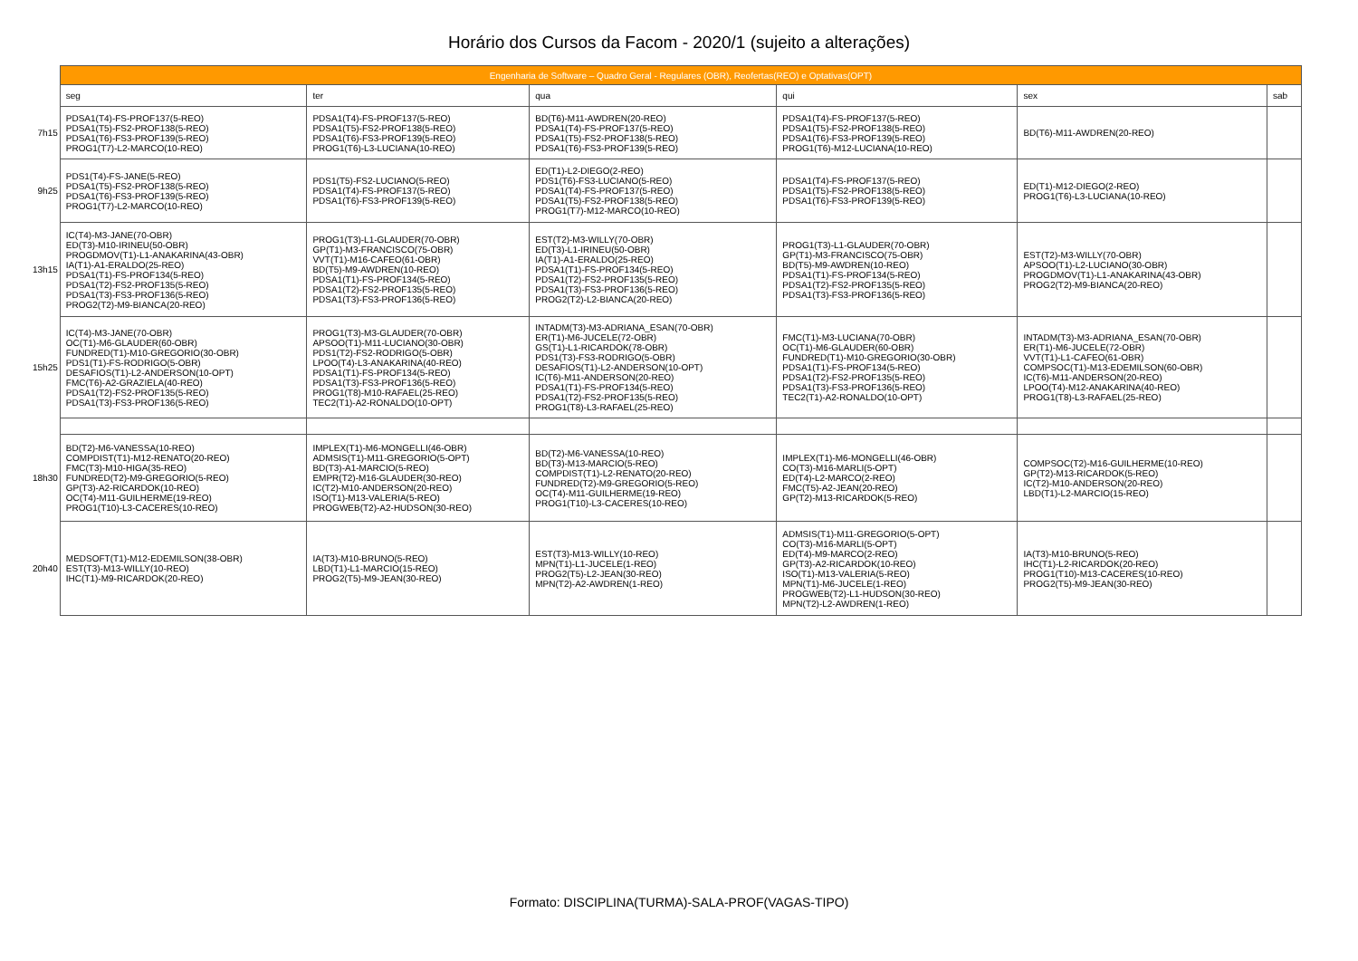Horário dos Cursos da Facom - 2020/1 (sujeito a alterações)
| | Engenharia de Software – Quadro Geral - Regulares (OBR), Reofertas(REO) e Optativas(OPT) | | | | | |
| | seg | ter | qua | qui | sex | sab |
| 7h15 | PDSA1(T4)-FS-PROF137(5-REO) PDSA1(T5)-FS2-PROF138(5-REO) PDSA1(T6)-FS3-PROF139(5-REO) PROG1(T7)-L2-MARCO(10-REO) | PDSA1(T4)-FS-PROF137(5-REO) PDSA1(T5)-FS2-PROF138(5-REO) PDSA1(T6)-FS3-PROF139(5-REO) PROG1(T6)-L3-LUCIANA(10-REO) | BD(T6)-M11-AWDREN(20-REO) PDSA1(T4)-FS-PROF137(5-REO) PDSA1(T5)-FS2-PROF138(5-REO) PDSA1(T6)-FS3-PROF139(5-REO) | PDSA1(T4)-FS-PROF137(5-REO) PDSA1(T5)-FS2-PROF138(5-REO) PDSA1(T6)-FS3-PROF139(5-REO) PROG1(T6)-M12-LUCIANA(10-REO) | BD(T6)-M11-AWDREN(20-REO) | |
| 9h25 | PDS1(T4)-FS-JANE(5-REO) PDSA1(T5)-FS2-PROF138(5-REO) PDSA1(T6)-FS3-PROF139(5-REO) PROG1(T7)-L2-MARCO(10-REO) | PDS1(T5)-FS2-LUCIANO(5-REO) PDSA1(T4)-FS-PROF137(5-REO) PDSA1(T6)-FS3-PROF139(5-REO) | ED(T1)-L2-DIEGO(2-REO) PDS1(T6)-FS3-LUCIANO(5-REO) PDSA1(T4)-FS-PROF137(5-REO) PDSA1(T5)-FS2-PROF138(5-REO) PROG1(T7)-M12-MARCO(10-REO) | PDSA1(T4)-FS-PROF137(5-REO) PDSA1(T5)-FS2-PROF138(5-REO) PDSA1(T6)-FS3-PROF139(5-REO) | ED(T1)-M12-DIEGO(2-REO) PROG1(T6)-L3-LUCIANA(10-REO) | |
| 13h15 | IC(T4)-M3-JANE(70-OBR) ED(T3)-M10-IRINEU(50-OBR) PROGDMOV(T1)-L1-ANAKARINA(43-OBR) IA(T1)-A1-ERALDO(25-REO) PDSA1(T1)-FS-PROF134(5-REO) PDSA1(T2)-FS2-PROF135(5-REO) PDSA1(T3)-FS3-PROF136(5-REO) PROG2(T2)-M9-BIANCA(20-REO) | PROG1(T3)-L1-GLAUDER(70-OBR) GP(T1)-M3-FRANCISCO(75-OBR) VVT(T1)-M16-CAFEO(61-OBR) BD(T5)-M9-AWDREN(10-REO) PDSA1(T1)-FS-PROF134(5-REO) PDSA1(T2)-FS2-PROF135(5-REO) PDSA1(T3)-FS3-PROF136(5-REO) | EST(T2)-M3-WILLY(70-OBR) ED(T3)-L1-IRINEU(50-OBR) IA(T1)-A1-ERALDO(25-REO) PDSA1(T1)-FS-PROF134(5-REO) PDSA1(T2)-FS2-PROF135(5-REO) PDSA1(T3)-FS3-PROF136(5-REO) PROG2(T2)-L2-BIANCA(20-REO) | PROG1(T3)-L1-GLAUDER(70-OBR) GP(T1)-M3-FRANCISCO(75-OBR) BD(T5)-M9-AWDREN(10-REO) PDSA1(T1)-FS-PROF134(5-REO) PDSA1(T2)-FS2-PROF135(5-REO) PDSA1(T3)-FS3-PROF136(5-REO) | EST(T2)-M3-WILLY(70-OBR) APSOO(T1)-L2-LUCIANO(30-OBR) PROGDMOV(T1)-L1-ANAKARINA(43-OBR) PROG2(T2)-M9-BIANCA(20-REO) | |
| 15h25 | IC(T4)-M3-JANE(70-OBR) OC(T1)-M6-GLAUDER(60-OBR) FUNDRED(T1)-M10-GREGORIO(30-OBR) PDS1(T1)-FS-RODRIGO(5-OBR) DESAFIOS(T1)-L2-ANDERSON(10-OPT) FMC(T6)-A2-GRAZIELA(40-REO) PDSA1(T2)-FS2-PROF135(5-REO) PDSA1(T3)-FS3-PROF136(5-REO) | PROG1(T3)-M3-GLAUDER(70-OBR) APSOO(T1)-M11-LUCIANO(30-OBR) PDS1(T2)-FS2-RODRIGO(5-OBR) LPOO(T4)-L3-ANAKARINA(40-REO) PDSA1(T1)-FS-PROF134(5-REO) PDSA1(T3)-FS3-PROF136(5-REO) PROG1(T8)-M10-RAFAEL(25-REO) TEC2(T1)-A2-RONALDO(10-OPT) | INTADM(T3)-M3-ADRIANA_ESAN(70-OBR) ER(T1)-M6-JUCELE(72-OBR) GS(T1)-L1-RICARDOK(78-OBR) PDS1(T3)-FS3-RODRIGO(5-OBR) DESAFIOS(T1)-L2-ANDERSON(10-OPT) IC(T6)-M11-ANDERSON(20-REO) PDSA1(T1)-FS-PROF134(5-REO) PDSA1(T2)-FS2-PROF135(5-REO) PROG1(T8)-L3-RAFAEL(25-REO) | FMC(T1)-M3-LUCIANA(70-OBR) OC(T1)-M6-GLAUDER(60-OBR) FUNDRED(T1)-M10-GREGORIO(30-OBR) PDSA1(T1)-FS-PROF134(5-REO) PDSA1(T2)-FS2-PROF135(5-REO) PDSA1(T3)-FS3-PROF136(5-REO) TEC2(T1)-A2-RONALDO(10-OPT) | INTADM(T3)-M3-ADRIANA_ESAN(70-OBR) ER(T1)-M6-JUCELE(72-OBR) VVT(T1)-L1-CAFEO(61-OBR) COMPSOC(T1)-M13-EDEMILSON(60-OBR) IC(T6)-M11-ANDERSON(20-REO) LPOO(T4)-M12-ANAKARINA(40-REO) PROG1(T8)-L3-RAFAEL(25-REO) | |
| 18h30 | BD(T2)-M6-VANESSA(10-REO) COMPDIST(T1)-M12-RENATO(20-REO) FMC(T3)-M10-HIGA(35-REO) FUNDRED(T2)-M9-GREGORIO(5-REO) GP(T3)-A2-RICARDOK(10-REO) OC(T4)-M11-GUILHERME(19-REO) PROG1(T10)-L3-CACERES(10-REO) | IMPLEX(T1)-M6-MONGELLI(46-OBR) ADMSIS(T1)-M11-GREGORIO(5-OPT) BD(T3)-A1-MARCIO(5-REO) EMPR(T2)-M16-GLAUDER(30-REO) IC(T2)-M10-ANDERSON(20-REO) ISO(T1)-M13-VALERIA(5-REO) PROGWEB(T2)-A2-HUDSON(30-REO) | BD(T2)-M6-VANESSA(10-REO) BD(T3)-M13-MARCIO(5-REO) COMPDIST(T1)-L2-RENATO(20-REO) FUNDRED(T2)-M9-GREGORIO(5-REO) OC(T4)-M11-GUILHERME(19-REO) PROG1(T10)-L3-CACERES(10-REO) | IMPLEX(T1)-M6-MONGELLI(46-OBR) CO(T3)-M16-MARLI(5-OPT) ED(T4)-L2-MARCO(2-REO) FMC(T5)-A2-JEAN(20-REO) GP(T2)-M13-RICARDOK(5-REO) | COMPSOC(T2)-M16-GUILHERME(10-REO) GP(T2)-M13-RICARDOK(5-REO) IC(T2)-M10-ANDERSON(20-REO) LBD(T1)-L2-MARCIO(15-REO) | |
| 20h40 | MEDSOFT(T1)-M12-EDEMILSON(38-OBR) EST(T3)-M13-WILLY(10-REO) IHC(T1)-M9-RICARDOK(20-REO) | IA(T3)-M10-BRUNO(5-REO) LBD(T1)-L1-MARCIO(15-REO) PROG2(T5)-M9-JEAN(30-REO) | EST(T3)-M13-WILLY(10-REO) MPN(T1)-L1-JUCELE(1-REO) PROG2(T5)-L2-JEAN(30-REO) MPN(T2)-A2-AWDREN(1-REO) | ADMSIS(T1)-M11-GREGORIO(5-OPT) CO(T3)-M16-MARLI(5-OPT) ED(T4)-M9-MARCO(2-REO) GP(T3)-A2-RICARDOK(10-REO) ISO(T1)-M13-VALERIA(5-REO) MPN(T1)-M6-JUCELE(1-REO) PROGWEB(T2)-L1-HUDSON(30-REO) MPN(T2)-L2-AWDREN(1-REO) | IA(T3)-M10-BRUNO(5-REO) IHC(T1)-L2-RICARDOK(20-REO) PROG1(T10)-M13-CACERES(10-REO) PROG2(T5)-M9-JEAN(30-REO) | |
Formato: DISCIPLINA(TURMA)-SALA-PROF(VAGAS-TIPO)